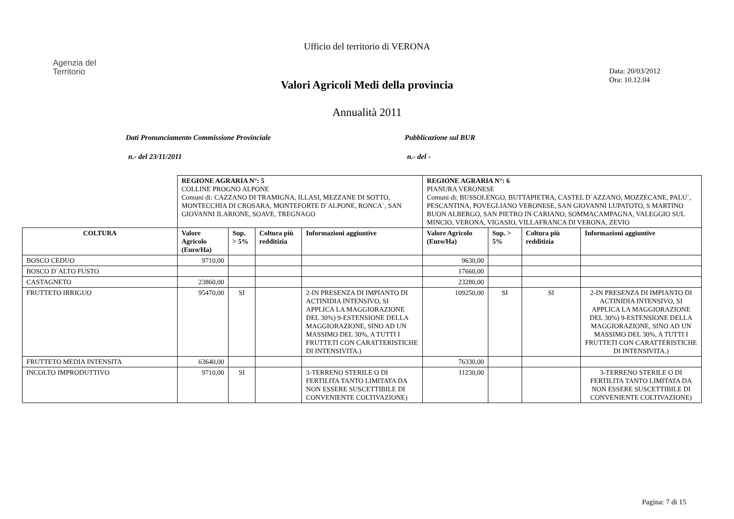Ufficio del territorio di VERONA
Agenzia del
Territorio
Data: 20/03/2012
Ora: 10.12.04
Valori Agricoli Medi della provincia
Annualità 2011
Dati Pronunciamento Commissione Provinciale Pubblicazione sul BUR
n.- del 23/11/2011 n.- del -
| | REGIONE AGRARIA N°: 5 COLLINE PROGNO ALPONE Comuni di: CAZZANO DI TRAMIGNA, ILLASI, MEZZANE DI SOTTO, MONTECCHIA DI CROSARA, MONTEFORTE D`ALPONE, RONCA`, SAN GIOVANNI ILARIONE, SOAVE, TREGNAGO | | | | REGIONE AGRARIA N°: 6 PIANURA VERONESE Comuni di: BUSSOLENGO, BUTTAPIETRA, CASTEL D`AZZANO, MOZZECANE, PALU`, PESCANTINA, POVEGLIANO VERONESE, SAN GIOVANNI LUPATOTO, S MARTINO BUON ALBERGO, SAN PIETRO IN CARIANO, SOMMACAMPAGNA, VALEGGIO SUL MINCIO, VERONA, VIGASIO, VILLAFRANCA DI VERONA, ZEVIO | | | |
| COLTURA | Valore Agricolo (Euro/Ha) | Sup. > 5% | Coltura più redditizia | Informazioni aggiuntive | Valore Agricolo (Euro/Ha) | Sup. > 5% | Coltura più redditizia | Informazioni aggiuntive |
| BOSCO CEDUO | 9710,00 | | | | 9630,00 | | | |
| BOSCO D`ALTO FUSTO | | | | | 17660,00 | | | |
| CASTAGNETO | 23860,00 | | | | 23280,00 | | | |
| FRUTTETO IRRIGUO | 95470,00 | SI | | 2-IN PRESENZA DI IMPIANTO DI ACTINIDIA INTENSIVO, SI APPLICA LA MAGGIORAZIONE DEL 30%) 9-ESTENSIONE DELLA MAGGIORAZIONE, SINO AD UN MASSIMO DEL 30%, A TUTTI I FRUTTETI CON CARATTERISTICHE DI INTENSIVITA.) | 109250,00 | SI | SI | 2-IN PRESENZA DI IMPIANTO DI ACTINIDIA INTENSIVO, SI APPLICA LA MAGGIORAZIONE DEL 30%) 9-ESTENSIONE DELLA MAGGIORAZIONE, SINO AD UN MASSIMO DEL 30%, A TUTTI I FRUTTETI CON CARATTERISTICHE DI INTENSIVITA.) |
| FRUTTETO MEDIA INTENSITA | 63640,00 | | | | 76330,00 | | | |
| INCOLTO IMPRODUTTIVO | 9710,00 | SI | | 3-TERRENO STERILE O DI FERTILITA TANTO LIMITATA DA NON ESSERE SUSCETTIBILE DI CONVENIENTE COLTIVAZIONE) | 11230,00 | | | 3-TERRENO STERILE O DI FERTILITA TANTO LIMITATA DA NON ESSERE SUSCETTIBILE DI CONVENIENTE COLTIVAZIONE) |
Pagina: 7 di 15